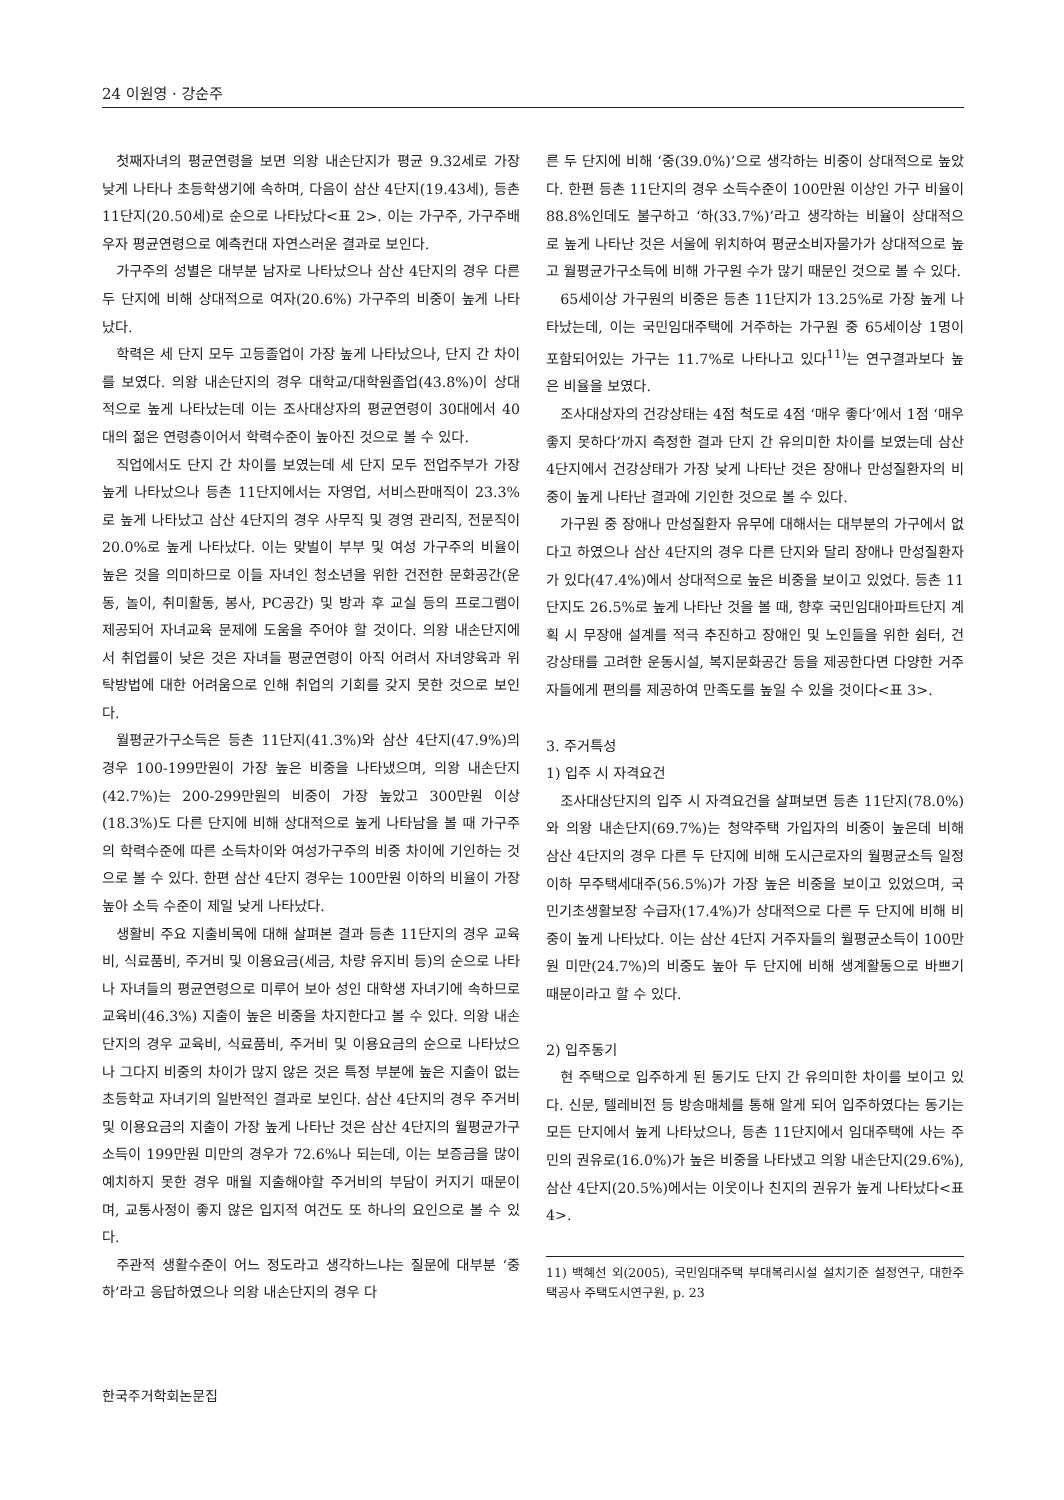24 이원영 · 강순주
첫째자녀의 평균연령을 보면 의왕 내손단지가 평균 9.32세로 가장 낮게 나타나 초등학생기에 속하며, 다음이 삼산 4단지(19.43세), 등촌 11단지(20.50세)로 순으로 나타났다<표 2>. 이는 가구주, 가구주배우자 평균연령으로 예측컨대 자연스러운 결과로 보인다.
가구주의 성별은 대부분 남자로 나타났으나 삼산 4단지의 경우 다른 두 단지에 비해 상대적으로 여자(20.6%) 가구주의 비중이 높게 나타났다.
학력은 세 단지 모두 고등졸업이 가장 높게 나타났으나, 단지 간 차이를 보였다. 의왕 내손단지의 경우 대학교/대학원졸업(43.8%)이 상대적으로 높게 나타났는데 이는 조사대상자의 평균연령이 30대에서 40대의 젊은 연령층이어서 학력수준이 높아진 것으로 볼 수 있다.
직업에서도 단지 간 차이를 보였는데 세 단지 모두 전업주부가 가장 높게 나타났으나 등촌 11단지에서는 자영업, 서비스판매직이 23.3%로 높게 나타났고 삼산 4단지의 경우 사무직 및 경영 관리직, 전문직이 20.0%로 높게 나타났다. 이는 맞벌이 부부 및 여성 가구주의 비율이 높은 것을 의미하므로 이들 자녀인 청소년을 위한 건전한 문화공간(운동, 놀이, 취미활동, 봉사, PC공간) 및 방과 후 교실 등의 프로그램이 제공되어 자녀교육 문제에 도움을 주어야 할 것이다. 의왕 내손단지에서 취업률이 낮은 것은 자녀들 평균연령이 아직 어려서 자녀양육과 위탁방법에 대한 어려움으로 인해 취업의 기회를 갖지 못한 것으로 보인다.
월평균가구소득은 등촌 11단지(41.3%)와 삼산 4단지(47.9%)의 경우 100-199만원이 가장 높은 비중을 나타냈으며, 의왕 내손단지(42.7%)는 200-299만원의 비중이 가장 높았고 300만원 이상(18.3%)도 다른 단지에 비해 상대적으로 높게 나타남을 볼 때 가구주의 학력수준에 따른 소득차이와 여성가구주의 비중 차이에 기인하는 것으로 볼 수 있다. 한편 삼산 4단지 경우는 100만원 이하의 비율이 가장 높아 소득 수준이 제일 낮게 나타났다.
생활비 주요 지출비목에 대해 살펴본 결과 등촌 11단지의 경우 교육비, 식료품비, 주거비 및 이용요금(세금, 차량 유지비 등)의 순으로 나타나 자녀들의 평균연령으로 미루어 보아 성인 대학생 자녀기에 속하므로 교육비(46.3%) 지출이 높은 비중을 차지한다고 볼 수 있다. 의왕 내손단지의 경우 교육비, 식료품비, 주거비 및 이용요금의 순으로 나타났으나 그다지 비중의 차이가 많지 않은 것은 특정 부분에 높은 지출이 없는 초등학교 자녀기의 일반적인 결과로 보인다. 삼산 4단지의 경우 주거비 및 이용요금의 지출이 가장 높게 나타난 것은 삼산 4단지의 월평균가구소득이 199만원 미만의 경우가 72.6%나 되는데, 이는 보증금을 많이 예치하지 못한 경우 매월 지출해야할 주거비의 부담이 커지기 때문이며, 교통사정이 좋지 않은 입지적 여건도 또 하나의 요인으로 볼 수 있다.
주관적 생활수준이 어느 정도라고 생각하느냐는 질문에 대부분 ‘중하’라고 응답하였으나 의왕 내손단지의 경우 다
른 두 단지에 비해 ‘중(39.0%)’으로 생각하는 비중이 상대적으로 높았다. 한편 등촌 11단지의 경우 소득수준이 100만원 이상인 가구 비율이 88.8%인데도 불구하고 ‘하(33.7%)’라고 생각하는 비율이 상대적으로 높게 나타난 것은 서울에 위치하여 평균소비자물가가 상대적으로 높고 월평균가구소득에 비해 가구원 수가 많기 때문인 것으로 볼 수 있다.
65세이상 가구원의 비중은 등촌 11단지가 13.25%로 가장 높게 나타났는데, 이는 국민임대주택에 거주하는 가구원 중 65세이상 1명이 포함되어있는 가구는 11.7%로 나타나고 있다<sup>11)</sup>는 연구결과보다 높은 비율을 보였다.
조사대상자의 건강상태는 4점 척도로 4점 ‘매우 좋다’에서 1점 ‘매우 좋지 못하다’까지 측정한 결과 단지 간 유의미한 차이를 보였는데 삼산 4단지에서 건강상태가 가장 낮게 나타난 것은 장애나 만성질환자의 비중이 높게 나타난 결과에 기인한 것으로 볼 수 있다.
가구원 중 장애나 만성질환자 유무에 대해서는 대부분의 가구에서 없다고 하였으나 삼산 4단지의 경우 다른 단지와 달리 장애나 만성질환자가 있다(47.4%)에서 상대적으로 높은 비중을 보이고 있었다. 등촌 11단지도 26.5%로 높게 나타난 것을 볼 때, 향후 국민임대아파트단지 계획 시 무장애 설계를 적극 추진하고 장애인 및 노인들을 위한 쉼터, 건강상태를 고려한 운동시설, 복지문화공간 등을 제공한다면 다양한 거주자들에게 편의를 제공하여 만족도를 높일 수 있을 것이다<표 3>.
3. 주거특성
1) 입주 시 자격요건
조사대상단지의 입주 시 자격요건을 살펴보면 등촌 11단지(78.0%)와 의왕 내손단지(69.7%)는 청약주택 가입자의 비중이 높은데 비해 삼산 4단지의 경우 다른 두 단지에 비해 도시근로자의 월평균소득 일정이하 무주택세대주(56.5%)가 가장 높은 비중을 보이고 있었으며, 국민기초생활보장 수급자(17.4%)가 상대적으로 다른 두 단지에 비해 비중이 높게 나타났다. 이는 삼산 4단지 거주자들의 월평균소득이 100만원 미만(24.7%)의 비중도 높아 두 단지에 비해 생계활동으로 바쁘기 때문이라고 할 수 있다.
2) 입주동기
현 주택으로 입주하게 된 동기도 단지 간 유의미한 차이를 보이고 있다. 신문, 텔레비전 등 방송매체를 통해 알게 되어 입주하였다는 동기는 모든 단지에서 높게 나타났으나, 등촌 11단지에서 임대주택에 사는 주민의 권유로(16.0%)가 높은 비중을 나타냈고 의왕 내손단지(29.6%), 삼산 4단지(20.5%)에서는 이웃이나 친지의 권유가 높게 나타났다<표 4>.
11) 백혜선 외(2005), 국민임대주택 부대복리시설 설치기준 설정연구, 대한주택공사 주택도시연구원, p. 23
한국주거학회논문집